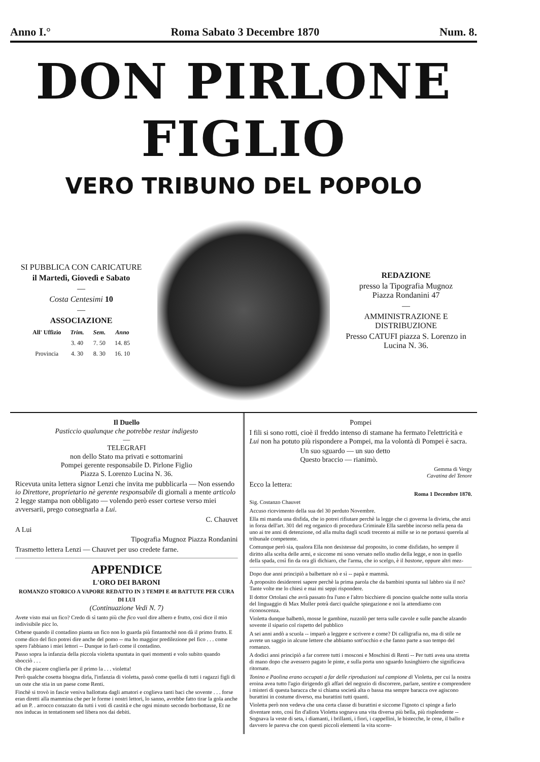Anno I.° Roma Sabato 3 Decembre 1870 Num. 8.
DON PIRLONE FIGLIO
VERO TRIBUNO DEL POPOLO
SI PUBBLICA CON CARICATURE
il Martedì, Giovedì e Sabato
—
Costa Centesimi 10
—
ASSOCIAZIONE
| All' Uffizio | Trim. | Sem. | Anno |
| --- | --- | --- | --- |
| | 3. 40 | 7. 50 | 14. 85 |
| Provincia | 4. 30 | 8. 30 | 16. 10 |
REDAZIONE
presso la Tipografia Mugnoz
Piazza Rondanini 47
—
AMMINISTRAZIONE E DISTRIBUZIONE
Presso CATUFI piazza S. Lorenzo in Lucina N. 36.
Il Duello
Pasticcio qualunque che potrebbe restar indigesto
—
TELEGRAFI
non dello Stato ma privati e sottomarini
Pompei gerente responsabile D. Pirlone Figlio
Piazza S. Lorenzo Lucina N. 36.
Ricevuta unita lettera signor Lenzi che invita me pubblicarla — Non essendo io Direttore, proprietario nè gerente responsabile di giornali a mente articolo 2 legge stampa non obbligato — volendo però esser cortese verso miei avversarii, prego consegnarla a Lui.
C. Chauvet
A Lui
Tipografia Mugnoz Piazza Rondanini
Trasmetto lettera Lenzi — Chauvet per uso credete farne.
APPENDICE
L'ORO DEI BARONI
ROMANZO STORICO A VAPORE REDATTO IN 3 TEMPI E 48 BATTUTE PER CURA DI LUI
(Continuazione Vedi N. 7)
Avete visto mai un fico? Credo di sì tanto più che fico vuol dire albero e frutto, così dice il mio indivisibile picc lo.
Orbene quando il contadino pianta un fico non lo guarda più fintantochè non dà il primo frutto. E come dico del fico potrei dire anche del pomo -- ma ho maggior predilezione pel fico . . . come spero l'abbiano i miei lettori -- Dunque io farò come il contadino.
Passo sopra la infanzia della piccola violetta spuntata in quei momenti e volo subito quando sbocciò . . .
Oh che piacere coglierla per il primo la . . . violetta!
Però qualche cosetta bisogna dirla, l'infanzia di violetta, passò come quella di tutti i ragazzi figli di un oste che stia in un paese come Renti.
Finchè si trovò in fascie veniva ballottata dagli amatori e coglieva tanti baci che sovente . . . forse eran diretti alla mammina che per le forme i nostri lettori, lo sanno, avrebbe fatto tirar la gola anche ad un P. . arrocco corazzato da tutti i voti di castità e che ogni minuto secondo borbottasse, Et ne nos inducas in tentationem sed libera nos dai debiti.
Pompei
I fili si sono rotti, cioè il freddo intenso di stamane ha fermato l'elettricità e Lui non ha potuto più rispondere a Pompei, ma la volontà di Pompei è sacra.
Un suo sguardo — un suo detto
Questo braccio — rianimò.
Gemma di Vergy
Cavatina del Tenore
Ecco la lettera:
Roma 1 Decembre 1870.
Sig. Costanzo Chauvet
Accuso ricevimento della sua del 30 perduto Novembre.
Ella mi manda una disfida, che io potrei rifiutare perchè la legge che ci governa la divieta, che anzi in forza dell'art. 301 del reg organico di procedura Criminale Ella sarebbe incorso nella pena da uno ai tre anni di detenzione, od alla multa dagli scudi trecento ai mille se io ne portassi querela al tribunale competente.
Comunque però sia, qualora Ella non desistesse dal proposito, io come disfidato, ho sempre il diritto alla scelta delle armi, e siccome mi sono versato nello studio della legge, e non in quello della spada, così fin da ora gli dichiaro, che l'arma, che io scelgo, è il bastone, oppure altri mez-
Dopo due anni principiò a balbettare nò e sì -- papà e mammà.
A proposito desidererei sapere perchè la prima parola che da bambini spunta sul labbro sia il no? Tante volte me lo chiesi e mai mi seppi rispondere.
Il dottor Ortolani che avrà passato fra l'uno e l'altro bicchiere di poncino qualche notte sulla storia del linguaggio di Max Muller potrà darci qualche spiegazione e noi la attendiamo con riconoscenza.
Violetta dunque balbettò, mosse le gambine, ruzzolò per terra sulle cavole e sulle panche alzando sovente il sipario col rispetto del pubblico
A sei anni andò a scuola -- imparò a leggere e scrivere e come? Di calligrafia no, ma di stile ne avrete un saggio in alcune lettere che abbiamo sott'occhio e che fanno parte a suo tempo del romanzo.
A dodici anni principiò a far correre tutti i mosconi e Moschini di Renti -- Per tutti avea una stretta di mano dopo che avessero pagato le pinte, e sulla porta uno sguardo lusinghiero che significava ritornate.
Tonino e Paolina erano occupati a far delle riproduzioni sul campione di Violetta, per cui la nostra eroina avea tutto l'agio dirigendo gli affari del negozio di discorrere, parlare, sentire e comprendere i misteri di questa baracca che si chiama società alta o bassa ma sempre baracca ove agiscono burattini in costume diverso, ma burattini tutti quanti.
Violetta però non vedeva che una certa classe di burattini e siccome l'ignoto ci spinge a farlo diventare noto, così fin d'allora Violetta sognava una vita diversa più bella, più risplendente -- Sognava la veste di seta, i diamanti, i brillanti, i fiori, i cappellini, le bistecche, le cene, il ballo e davvero le pareva che con questi piccoli elementi la vita scorre-